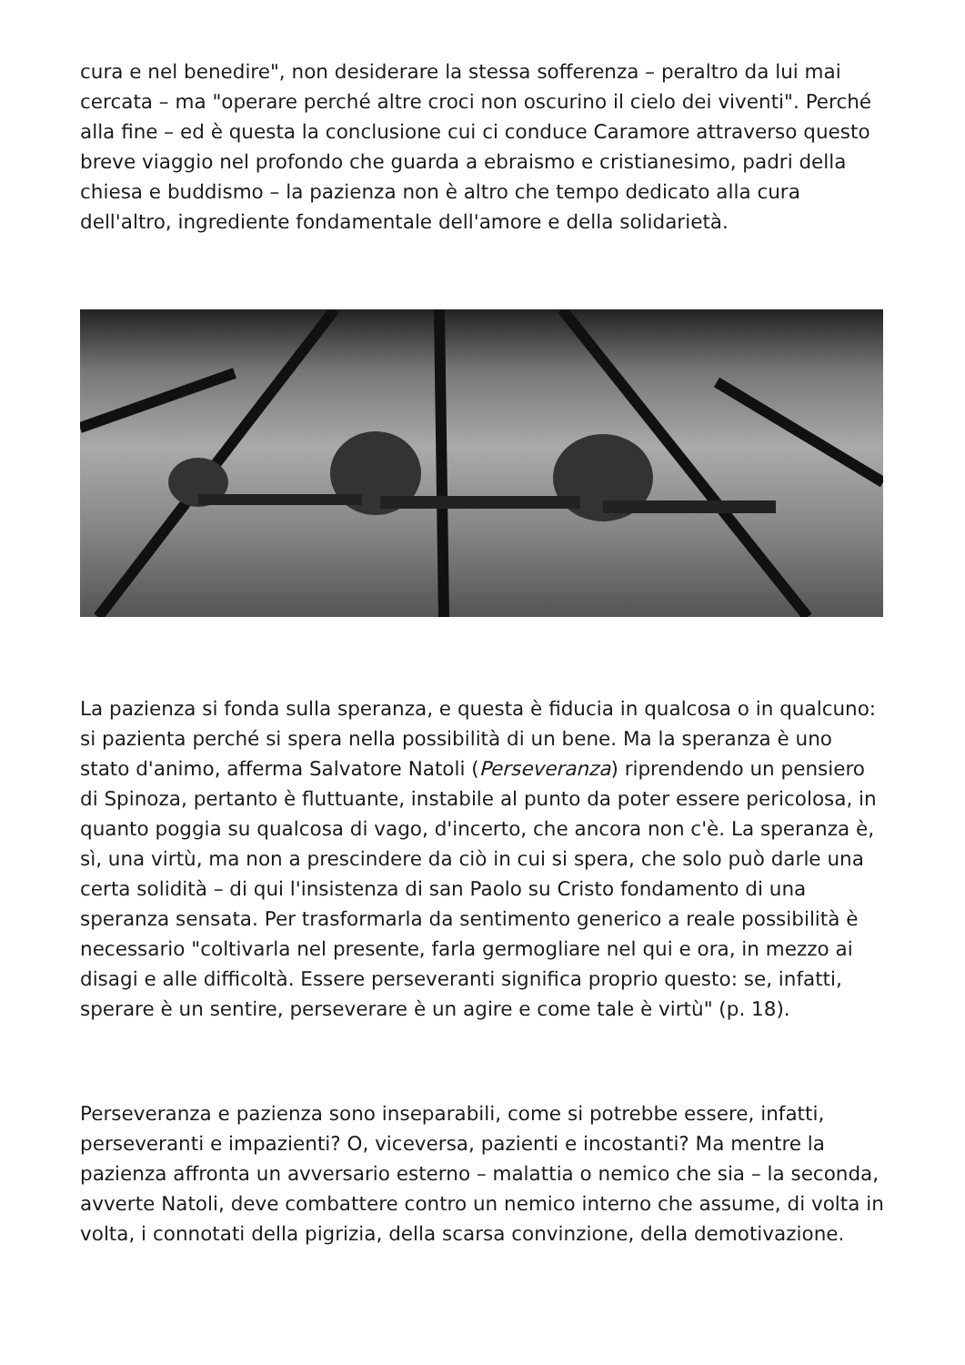cura e nel benedire", non desiderare la stessa sofferenza – peraltro da lui mai cercata – ma "operare perché altre croci non oscurino il cielo dei viventi". Perché alla fine – ed è questa la conclusione cui ci conduce Caramore attraverso questo breve viaggio nel profondo che guarda a ebraismo e cristianesimo, padri della chiesa e buddismo – la pazienza non è altro che tempo dedicato alla cura dell'altro, ingrediente fondamentale dell'amore e della solidarietà.
La pazienza si fonda sulla speranza, e questa è fiducia in qualcosa o in qualcuno: si pazienta perché si spera nella possibilità di un bene. Ma la speranza è uno stato d'animo, afferma Salvatore Natoli (Perseveranza) riprendendo un pensiero di Spinoza, pertanto è fluttuante, instabile al punto da poter essere pericolosa, in quanto poggia su qualcosa di vago, d'incerto, che ancora non c'è. La speranza è, sì, una virtù, ma non a prescindere da ciò in cui si spera, che solo può darle una certa solidità – di qui l'insistenza di san Paolo su Cristo fondamento di una speranza sensata. Per trasformarla da sentimento generico a reale possibilità è necessario "coltivarla nel presente, farla germogliare nel qui e ora, in mezzo ai disagi e alle difficoltà. Essere perseveranti significa proprio questo: se, infatti, sperare è un sentire, perseverare è un agire e come tale è virtù" (p. 18).
Perseveranza e pazienza sono inseparabili, come si potrebbe essere, infatti, perseveranti e impazienti? O, viceversa, pazienti e incostanti? Ma mentre la pazienza affronta un avversario esterno – malattia o nemico che sia – la seconda, avverte Natoli, deve combattere contro un nemico interno che assume, di volta in volta, i connotati della pigrizia, della scarsa convinzione, della demotivazione.